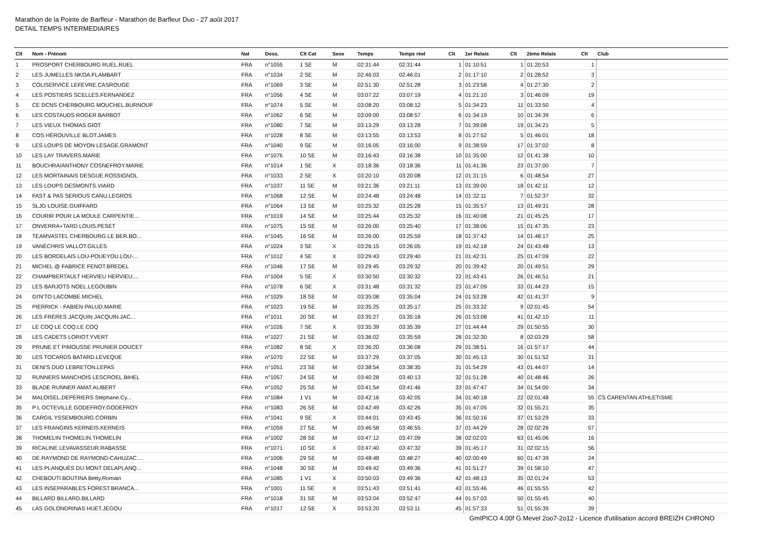Marathon de la Pointe de Barfleur - Marathon de Barfleur Duo - 27 août 2017
DETAIL TEMPS INTERMEDIAIRES
| Clt | Nom - Prénom | Nat | Doss. | Clt Cat | Sexe | Temps | Temps réel | Clt | 1er Relais | Clt | 2ème Relais | Clt | Club |
| --- | --- | --- | --- | --- | --- | --- | --- | --- | --- | --- | --- | --- | --- |
| 1 | PROSPORT CHERBOURG RUEL.RUEL | FRA | n°1055 | 1 SE | M | 02:31:44 | 02:31:44 | 1 | 01:10:51 | 1 | 01:20:53 | 1 | |
| 2 | LES JUMELLES NKOA.FLAMBART | FRA | n°1034 | 2 SE | M | 02:46:03 | 02:46:01 | 2 | 01:17:10 | 2 | 01:28:52 | 3 | |
| 3 | COLISERVICE LEFEVRE.CASROUGE | FRA | n°1069 | 3 SE | M | 02:51:30 | 02:51:28 | 3 | 01:23:58 | 4 | 01:27:30 | 2 | |
| 4 | LES POSTIERS SCELLES.FERNANDEZ | FRA | n°1056 | 4 SE | M | 03:07:22 | 03:07:19 | 4 | 01:21:10 | 3 | 01:46:09 | 19 | |
| 5 | CE DCNS CHERBOURG MOUCHEL.BURNOUF | FRA | n°1074 | 5 SE | M | 03:08:20 | 03:08:12 | 5 | 01:34:23 | 11 | 01:33:50 | 4 | |
| 6 | LES COSTAUDS ROGER.BARBOT | FRA | n°1062 | 6 SE | M | 03:09:00 | 03:08:57 | 6 | 01:34:19 | 10 | 01:34:39 | 6 | |
| 7 | LES VIEUX THOMAS.GIOT | FRA | n°1080 | 7 SE | M | 03:13:29 | 03:13:28 | 7 | 01:39:08 | 19 | 01:34:21 | 5 | |
| 8 | COS HÉROUVILLE BLOT.JAMES | FRA | n°1028 | 8 SE | M | 03:13:55 | 03:13:53 | 8 | 01:27:52 | 5 | 01:46:01 | 18 | |
| 9 | LES LOUPS DE MOYON LESAGE.GRAMONT | FRA | n°1040 | 9 SE | M | 03:16:05 | 03:16:00 | 9 | 01:38:59 | 17 | 01:37:02 | 8 | |
| 10 | LES LAY TRAVERS.MARIE | FRA | n°1076 | 10 SE | M | 03:16:43 | 03:16:38 | 10 | 01:35:00 | 12 | 01:41:38 | 10 | |
| 11 | BOUCHRA/ANTHONY COSNEFROY.MARIE | FRA | n°1014 | 1 SE | X | 03:18:36 | 03:18:36 | 11 | 01:41:36 | 23 | 01:37:00 | 7 | |
| 12 | LES MORTAINAIS DESGUE.ROSSIGNOL | FRA | n°1033 | 2 SE | X | 03:20:10 | 03:20:08 | 12 | 01:31:15 | 6 | 01:48:54 | 27 | |
| 13 | LES LOUPS DESMONTS.VIARD | FRA | n°1037 | 11 SE | M | 03:21:36 | 03:21:11 | 13 | 01:39:00 | 18 | 01:42:11 | 12 | |
| 14 | FAST & PAS SERIOUS CANU.LEGROS | FRA | n°1068 | 12 SE | M | 03:24:48 | 03:24:48 | 14 | 01:32:11 | 7 | 01:52:37 | 32 | |
| 15 | SLJG LOUISE.GUIFFARD | FRA | n°1064 | 13 SE | M | 03:25:32 | 03:25:28 | 15 | 01:35:57 | 13 | 01:49:31 | 28 | |
| 16 | COURIR POUR LA MOULE CARPENTIE... | FRA | n°1019 | 14 SE | M | 03:25:44 | 03:25:32 | 16 | 01:40:08 | 21 | 01:45:25 | 17 | |
| 17 | ONVERRA+TARD LOUIS.PESET | FRA | n°1075 | 15 SE | M | 03:26:00 | 03:25:40 | 17 | 01:38:06 | 15 | 01:47:35 | 23 | |
| 18 | TEAMVASTEL CHERBOURG LE BER.BO... | FRA | n°1045 | 16 SE | M | 03:26:00 | 03:25:59 | 18 | 01:37:42 | 14 | 01:48:17 | 25 | |
| 19 | VANÉCHRIS VALLOT.GILLES | FRA | n°1024 | 3 SE | X | 03:26:15 | 03:26:05 | 19 | 01:42:18 | 24 | 01:43:48 | 13 | |
| 20 | LES BORDELAIS LOU-POUEYOU.LOU-... | FRA | n°1012 | 4 SE | X | 03:29:43 | 03:29:40 | 21 | 01:42:31 | 25 | 01:47:09 | 22 | |
| 21 | MICHEL @ FABRICE FENOT.BREDEL | FRA | n°1046 | 17 SE | M | 03:29:45 | 03:29:32 | 20 | 01:39:42 | 20 | 01:49:51 | 29 | |
| 22 | CHAMPBERTAULT HERVIEU HERVIEU.... | FRA | n°1004 | 5 SE | X | 03:30:50 | 03:30:32 | 22 | 01:43:41 | 26 | 01:46:51 | 21 | |
| 23 | LES BARJOTS NOEL.LEGOUBIN | FRA | n°1078 | 6 SE | X | 03:31:48 | 03:31:32 | 23 | 01:47:09 | 33 | 01:44:23 | 15 | |
| 24 | GI'N'TO LACOMBE.MICHEL | FRA | n°1029 | 18 SE | M | 03:35:08 | 03:35:04 | 24 | 01:53:28 | 42 | 01:41:37 | 9 | |
| 25 | PIERRICK - FABIEN PALUD.MARIE | FRA | n°1023 | 19 SE | M | 03:35:25 | 03:35:17 | 25 | 01:33:32 | 9 | 02:01:45 | 54 | |
| 26 | LES FRÈRES JACQUIN JACQUIN.JAC... | FRA | n°1011 | 20 SE | M | 03:35:27 | 03:35:18 | 26 | 01:53:08 | 41 | 01:42:10 | 11 | |
| 27 | LE COQ LE COQ.LE COQ | FRA | n°1026 | 7 SE | X | 03:35:39 | 03:35:39 | 27 | 01:44:44 | 29 | 01:50:55 | 30 | |
| 28 | LES CADETS LORIOT.YVERT | FRA | n°1027 | 21 SE | M | 03:36:02 | 03:35:59 | 28 | 01:32:30 | 8 | 02:03:29 | 58 | |
| 29 | PRUNE ET PIMOUSSE PRUNIER.DOUCET | FRA | n°1082 | 8 SE | X | 03:36:20 | 03:36:08 | 29 | 01:38:51 | 16 | 01:57:17 | 44 | |
| 30 | LES TOCARDS BATARD.LEVEQUE | FRA | n°1070 | 22 SE | M | 03:37:29 | 03:37:05 | 30 | 01:45:13 | 30 | 01:51:52 | 31 | |
| 31 | DENI'S DUO LEBRETON.LEPAS | FRA | n°1051 | 23 SE | M | 03:38:54 | 03:38:35 | 31 | 01:54:29 | 43 | 01:44:07 | 14 | |
| 32 | RUNNERS MANCHOIS LESCROEL.BIHEL | FRA | n°1057 | 24 SE | M | 03:40:28 | 03:40:13 | 32 | 01:51:28 | 40 | 01:48:46 | 26 | |
| 33 | BLADE RUNNER AMAT.ALIBERT | FRA | n°1052 | 25 SE | M | 03:41:54 | 03:41:46 | 33 | 01:47:47 | 34 | 01:54:00 | 34 | |
| 34 | MALOISEL.DEPERIERS Stéphane.Cy... | FRA | n°1084 | 1 V1 | M | 03:42:16 | 03:42:05 | 34 | 01:40:18 | 22 | 02:01:48 | 55 | CS CARENTAN ATHLETISME |
| 35 | P L OCTEVILLE GODEFROY.GODEFROY | FRA | n°1083 | 26 SE | M | 03:42:49 | 03:42:26 | 35 | 01:47:05 | 32 | 01:55:21 | 35 | |
| 36 | CARGIL YSSEMBOURG.CORBIN | FRA | n°1041 | 9 SE | X | 03:44:01 | 03:43:45 | 36 | 01:50:16 | 37 | 01:53:29 | 33 | |
| 37 | LES FRANGINS KERNEIS.KERNEIS | FRA | n°1059 | 27 SE | M | 03:46:58 | 03:46:55 | 37 | 01:44:29 | 28 | 02:02:26 | 57 | |
| 38 | THOMELIN THOMELIN.THOMELIN | FRA | n°1002 | 28 SE | M | 03:47:12 | 03:47:09 | 38 | 02:02:03 | 63 | 01:45:06 | 16 | |
| 39 | RICALINE LEVAVASSEUR.RABASSE | FRA | n°1071 | 10 SE | X | 03:47:40 | 03:47:32 | 39 | 01:45:17 | 31 | 02:02:15 | 56 | |
| 40 | DE RAYMOND DE RAYMOND-CAHUZAC.... | FRA | n°1006 | 29 SE | M | 03:48:48 | 03:48:27 | 40 | 02:00:49 | 60 | 01:47:39 | 24 | |
| 41 | LES PLANQUÉS DU MONT DELAPLANQ... | FRA | n°1048 | 30 SE | M | 03:49:42 | 03:49:36 | 41 | 01:51:27 | 39 | 01:58:10 | 47 | |
| 42 | CHEBOUTI.BOUTINA Betty.Romain | FRA | n°1085 | 1 V1 | X | 03:50:03 | 03:49:36 | 42 | 01:48:13 | 35 | 02:01:24 | 53 | |
| 43 | LES INSEPARABLES FOREST.BRANCA... | FRA | n°1001 | 11 SE | X | 03:51:43 | 03:51:41 | 43 | 01:55:46 | 46 | 01:55:55 | 42 | |
| 44 | BILLARD BILLARD.BILLARD | FRA | n°1018 | 31 SE | M | 03:53:04 | 03:52:47 | 44 | 01:57:03 | 50 | 01:55:45 | 40 | |
| 45 | LAS GOLONDRINAS HUET.JEGOU | FRA | n°1017 | 12 SE | X | 03:53:20 | 03:53:11 | 45 | 01:57:33 | 51 | 01:55:39 | 39 | |
GmIPICO 4.00f G.Mevel 2oo7-2o12 - Licence d'utilisation accord BREIZH CHRONO